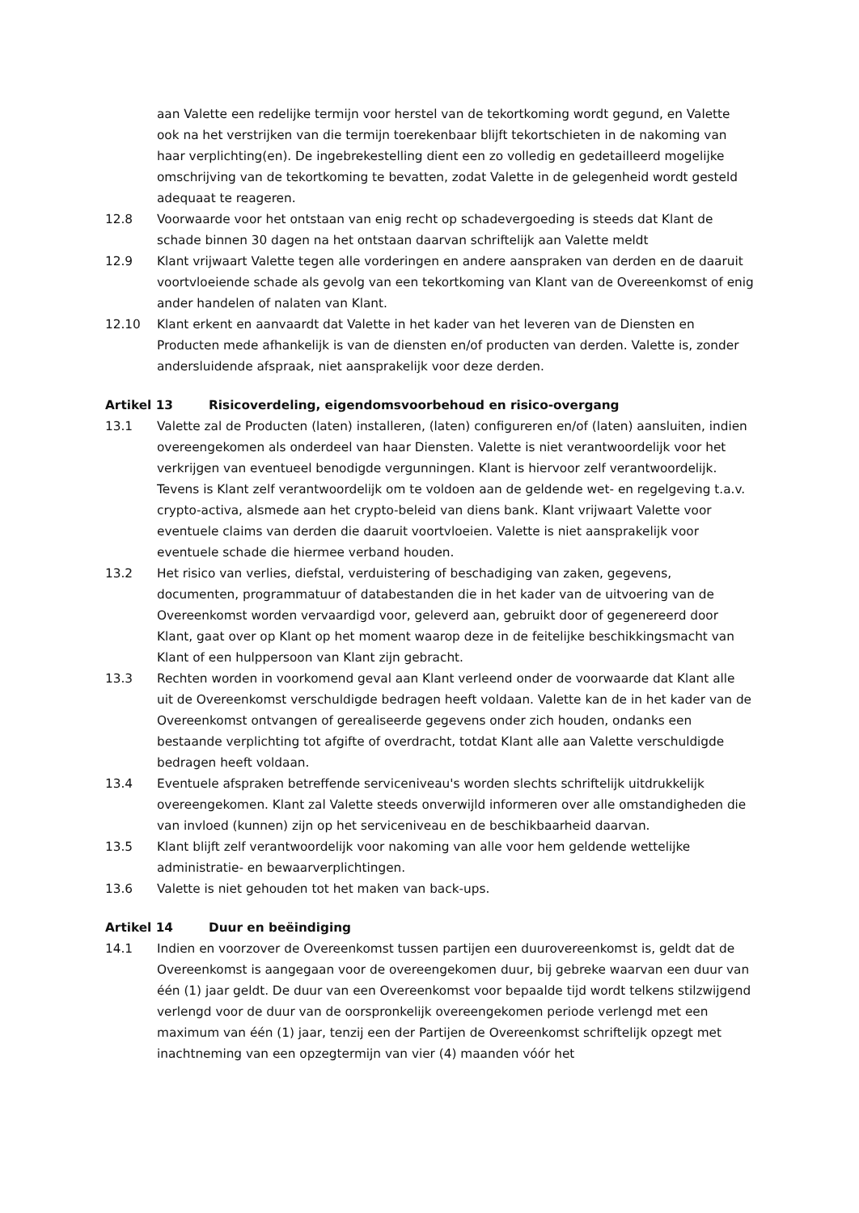aan Valette een redelijke termijn voor herstel van de tekortkoming wordt gegund, en Valette ook na het verstrijken van die termijn toerekenbaar blijft tekortschieten in de nakoming van haar verplichting(en). De ingebrekestelling dient een zo volledig en gedetailleerd mogelijke omschrijving van de tekortkoming te bevatten, zodat Valette in de gelegenheid wordt gesteld adequaat te reageren.
12.8 Voorwaarde voor het ontstaan van enig recht op schadevergoeding is steeds dat Klant de schade binnen 30 dagen na het ontstaan daarvan schriftelijk aan Valette meldt
12.9 Klant vrijwaart Valette tegen alle vorderingen en andere aanspraken van derden en de daaruit voortvloeiende schade als gevolg van een tekortkoming van Klant van de Overeenkomst of enig ander handelen of nalaten van Klant.
12.10 Klant erkent en aanvaardt dat Valette in het kader van het leveren van de Diensten en Producten mede afhankelijk is van de diensten en/of producten van derden. Valette is, zonder andersluidende afspraak, niet aansprakelijk voor deze derden.
Artikel 13 Risicoverdeling, eigendomsvoorbehoud en risico-overgang
13.1 Valette zal de Producten (laten) installeren, (laten) configureren en/of (laten) aansluiten, indien overeengekomen als onderdeel van haar Diensten. Valette is niet verantwoordelijk voor het verkrijgen van eventueel benodigde vergunningen. Klant is hiervoor zelf verantwoordelijk. Tevens is Klant zelf verantwoordelijk om te voldoen aan de geldende wet- en regelgeving t.a.v. crypto-activa, alsmede aan het crypto-beleid van diens bank. Klant vrijwaart Valette voor eventuele claims van derden die daaruit voortvloeien. Valette is niet aansprakelijk voor eventuele schade die hiermee verband houden.
13.2 Het risico van verlies, diefstal, verduistering of beschadiging van zaken, gegevens, documenten, programmatuur of databestanden die in het kader van de uitvoering van de Overeenkomst worden vervaardigd voor, geleverd aan, gebruikt door of gegenereerd door Klant, gaat over op Klant op het moment waarop deze in de feitelijke beschikkingsmacht van Klant of een hulppersoon van Klant zijn gebracht.
13.3 Rechten worden in voorkomend geval aan Klant verleend onder de voorwaarde dat Klant alle uit de Overeenkomst verschuldigde bedragen heeft voldaan. Valette kan de in het kader van de Overeenkomst ontvangen of gerealiseerde gegevens onder zich houden, ondanks een bestaande verplichting tot afgifte of overdracht, totdat Klant alle aan Valette verschuldigde bedragen heeft voldaan.
13.4 Eventuele afspraken betreffende serviceniveau's worden slechts schriftelijk uitdrukkelijk overeengekomen. Klant zal Valette steeds onverwijld informeren over alle omstandigheden die van invloed (kunnen) zijn op het serviceniveau en de beschikbaarheid daarvan.
13.5 Klant blijft zelf verantwoordelijk voor nakoming van alle voor hem geldende wettelijke administratie- en bewaarverplichtingen.
13.6 Valette is niet gehouden tot het maken van back-ups.
Artikel 14 Duur en beëindiging
14.1 Indien en voorzover de Overeenkomst tussen partijen een duurovereenkomst is, geldt dat de Overeenkomst is aangegaan voor de overeengekomen duur, bij gebreke waarvan een duur van één (1) jaar geldt. De duur van een Overeenkomst voor bepaalde tijd wordt telkens stilzwijgend verlengd voor de duur van de oorspronkelijk overeengekomen periode verlengd met een maximum van één (1) jaar, tenzij een der Partijen de Overeenkomst schriftelijk opzegt met inachtneming van een opzegtermijn van vier (4) maanden vóór het